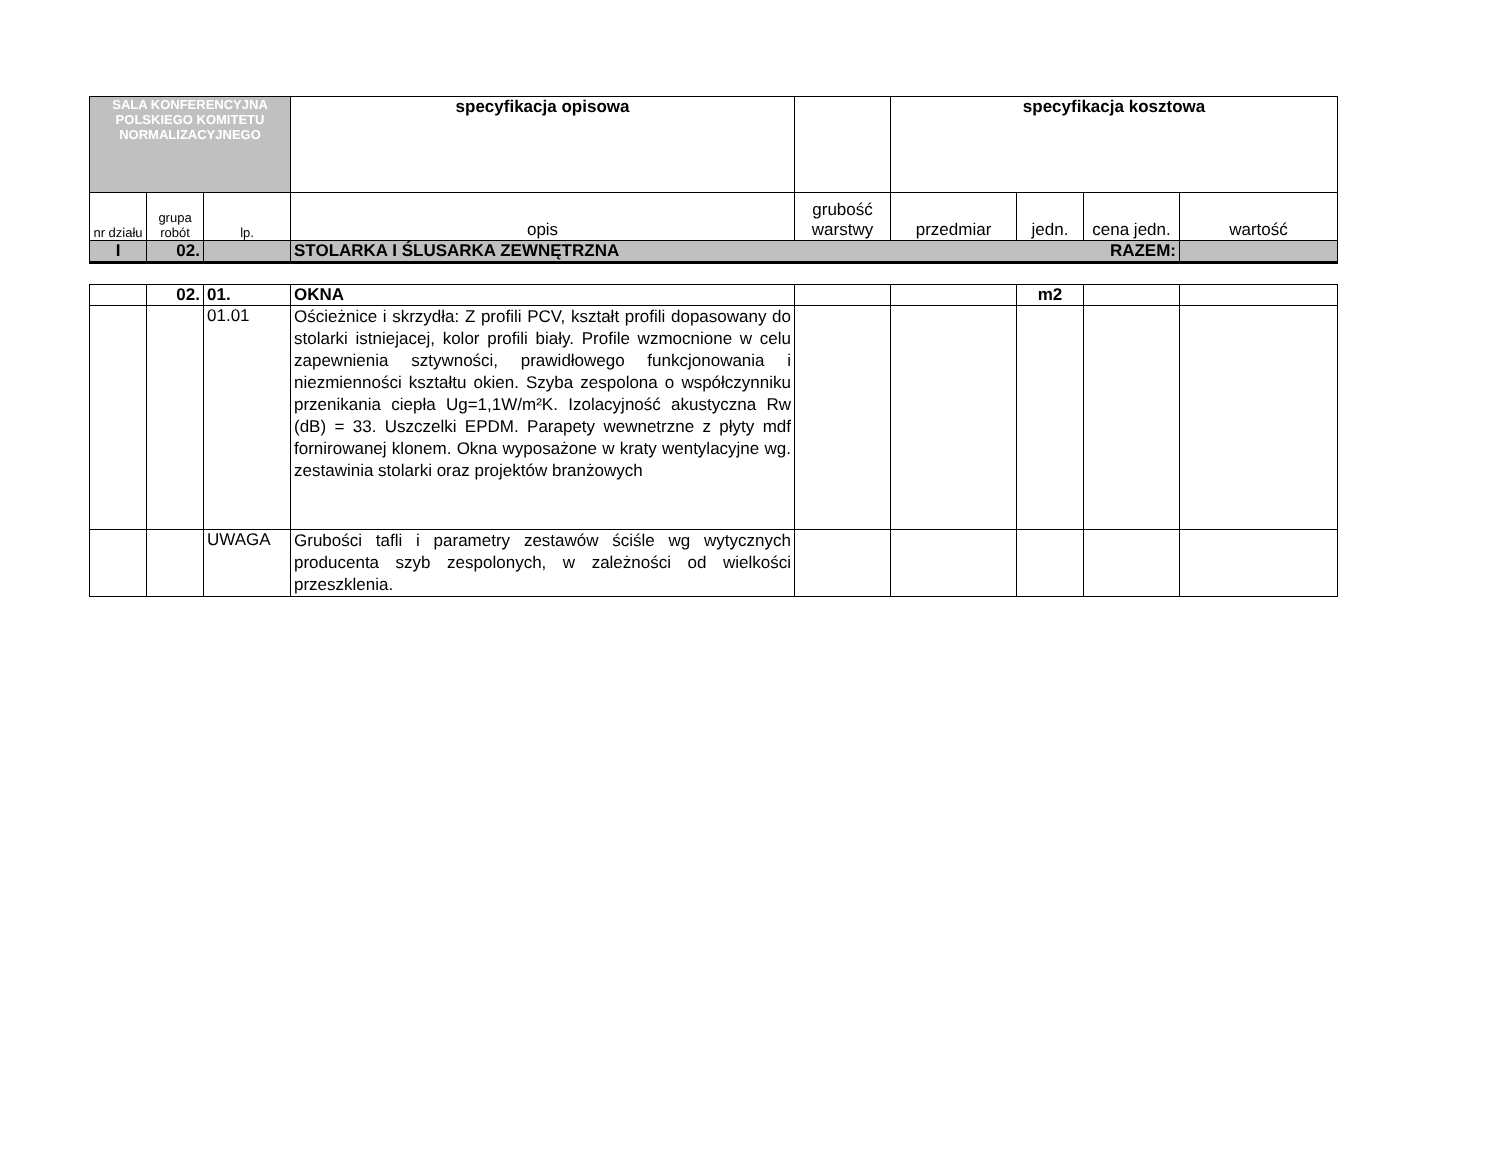| SALA KONFERENCYJNA POLSKIEGO KOMITETU NORMALIZACYJNEGO | | | specyfikacja opisowa | | specyfikacja kosztowa | | | |
| --- | --- | --- | --- | --- | --- | --- | --- | --- |
| nr działu | grupa robót | lp. | opis | grubość warstwy | przedmiar | jedn. | cena jedn. | wartość |
| I | 02. | | STOLARKA I ŚLUSARKA ZEWNĘTRZNA RAZEM: | | | | | |
| | 02. | 01. | OKNA | | | m2 | | |
| | | 01.01 | Ościeżnice i skrzydła: Z profili PCV, kształt profili dopasowany do stolarki istniejacej, kolor profili biały. Profile wzmocnione w celu zapewnienia sztywności, prawidłowego funkcjonowania i niezmienności kształtu okien. Szyba zespolona o współczynniku przenikania ciepła Ug=1,1W/m²K. Izolacyjność akustyczna Rw (dB) = 33. Uszczelki EPDM. Parapety wewnetrzne z płyty mdf fornirowanej klonem. Okna wyposażone w kraty wentylacyjne wg. zestawinia stolarki oraz projektów branżowych | | | | | |
| | | UWAGA | Grubości tafli i parametry zestawów ściśle wg wytycznych producenta szyb zespolonych, w zależności od wielkości przeszklenia. | | | | | |